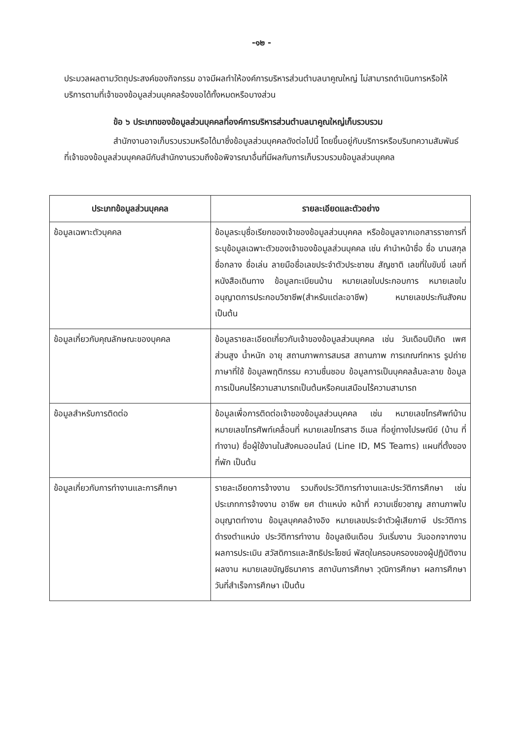-๑๒ -
ประมวลผลตามวัตถุประสงค์ของกิจกรรม อาจมีผลทำให้องค์การบริหารส่วนตำบลนาคูณใหญ่ ไม่สามารถดำเนินการหรือให้บริการตามที่เจ้าของข้อมูลส่วนบุคคลร้องขอได้ทั้งหมดหรือบางส่วน
ข้อ ๖ ประเภทของข้อมูลส่วนบุคคลที่องค์การบริหารส่วนตำบลนาคูณใหญ่เก็บรวบรวม
สำนักงานอาจเก็บรวบรวมหรือได้มาซึ่งข้อมูลส่วนบุคคลดังต่อไปนี้ โดยขึ้นอยู่กับบริการหรือบริบทความสัมพันธ์ที่เจ้าของข้อมูลส่วนบุคคลมีกับสำนักงานรวมถึงข้อพิจารณาอื่นที่มีผลกับการเก็บรวบรวมข้อมูลส่วนบุคคล
| ประเภทข้อมูลส่วนบุคคล | รายละเอียดและตัวอย่าง |
| --- | --- |
| ข้อมูลเฉพาะตัวบุคคล | ข้อมูลระบุชื่อเรียกของเจ้าของข้อมูลส่วนบุคคล หรือข้อมูลจากเอกสารราชการที่ระบุข้อมูลเฉพาะตัวของเจ้าของข้อมูลส่วนบุคคล เช่น คำนำหน้าชื่อ ชื่อ นามสกุล ชื่อกลาง ชื่อเล่น ลายมือชื่อเลขประจำตัวประชาชน สัญชาติ เลขที่ใบขับขี่ เลขที่หนังสือเดินทาง ข้อมูลทะเบียนบ้าน หมายเลขใบประกอบการ หมายเลขใบอนุญาตการประกอบวิชาชีพ(สำหรับแต่ละอาชีพ) หมายเลขประกันสังคม เป็นต้น |
| ข้อมูลเกี่ยวกับคุณลักษณะของบุคคล | ข้อมูลรายละเอียดเกี่ยวกับเจ้าของข้อมูลส่วนบุคคล เช่น วันเดือนปีเกิด เพศ ส่วนสูง น้ำหนัก อายุ สถานภาพการสมรส สถานภาพ การเกณฑ์ทหาร รูปถ่าย ภาษาที่ใช้ ข้อมูลพฤติกรรม ความชื่นชอบ ข้อมูลการเป็นบุคคลล้มละลาย ข้อมูลการเป็นคนไร้ความสามารถเป็นต้นหรือคนเสมือนไร้ความสามารถ |
| ข้อมูลสำหรับการติดต่อ | ข้อมูลเพื่อการติดต่อเจ้าของข้อมูลส่วนบุคคล เช่น หมายเลขโทรศัพท์บ้าน หมายเลขโทรศัพท์เคลื่อนที่ หมายเลขโทรสาร อีเมล ที่อยู่ทางไปรษณีย์ (บ้าน ที่ทำงาน) ชื่อผู้ใช้งานในสังคมออนไลน์ (Line ID, MS Teams) แผนที่ตั้งของที่พัก เป็นต้น |
| ข้อมูลเกี่ยวกับการทำงานและการศึกษา | รายละเอียดการจ้างงาน รวมถึงประวัติการทำงานและประวัติการศึกษา เช่น ประเภทการจ้างงาน อาชีพ ยศ ตำแหน่ง หน้าที่ ความเชี่ยวชาญ สถานภาพใบอนุญาตทำงาน ข้อมูลบุคคลอ้างอิง หมายเลขประจำตัวผู้เสียภาษี ประวัติการดำรงตำแหน่ง ประวัติการทำงาน ข้อมูลเงินเดือน วันเริ่มงาน วันออกจากงาน ผลการประเมิน สวัสดิการและสิทธิประโยชน์ พัสดุในครอบครองของผู้ปฏิบัติงาน ผลงาน หมายเลขบัญชีธนาคาร สถาบันการศึกษา วุฒิการศึกษา ผลการศึกษา วันที่สำเร็จการศึกษา เป็นต้น |